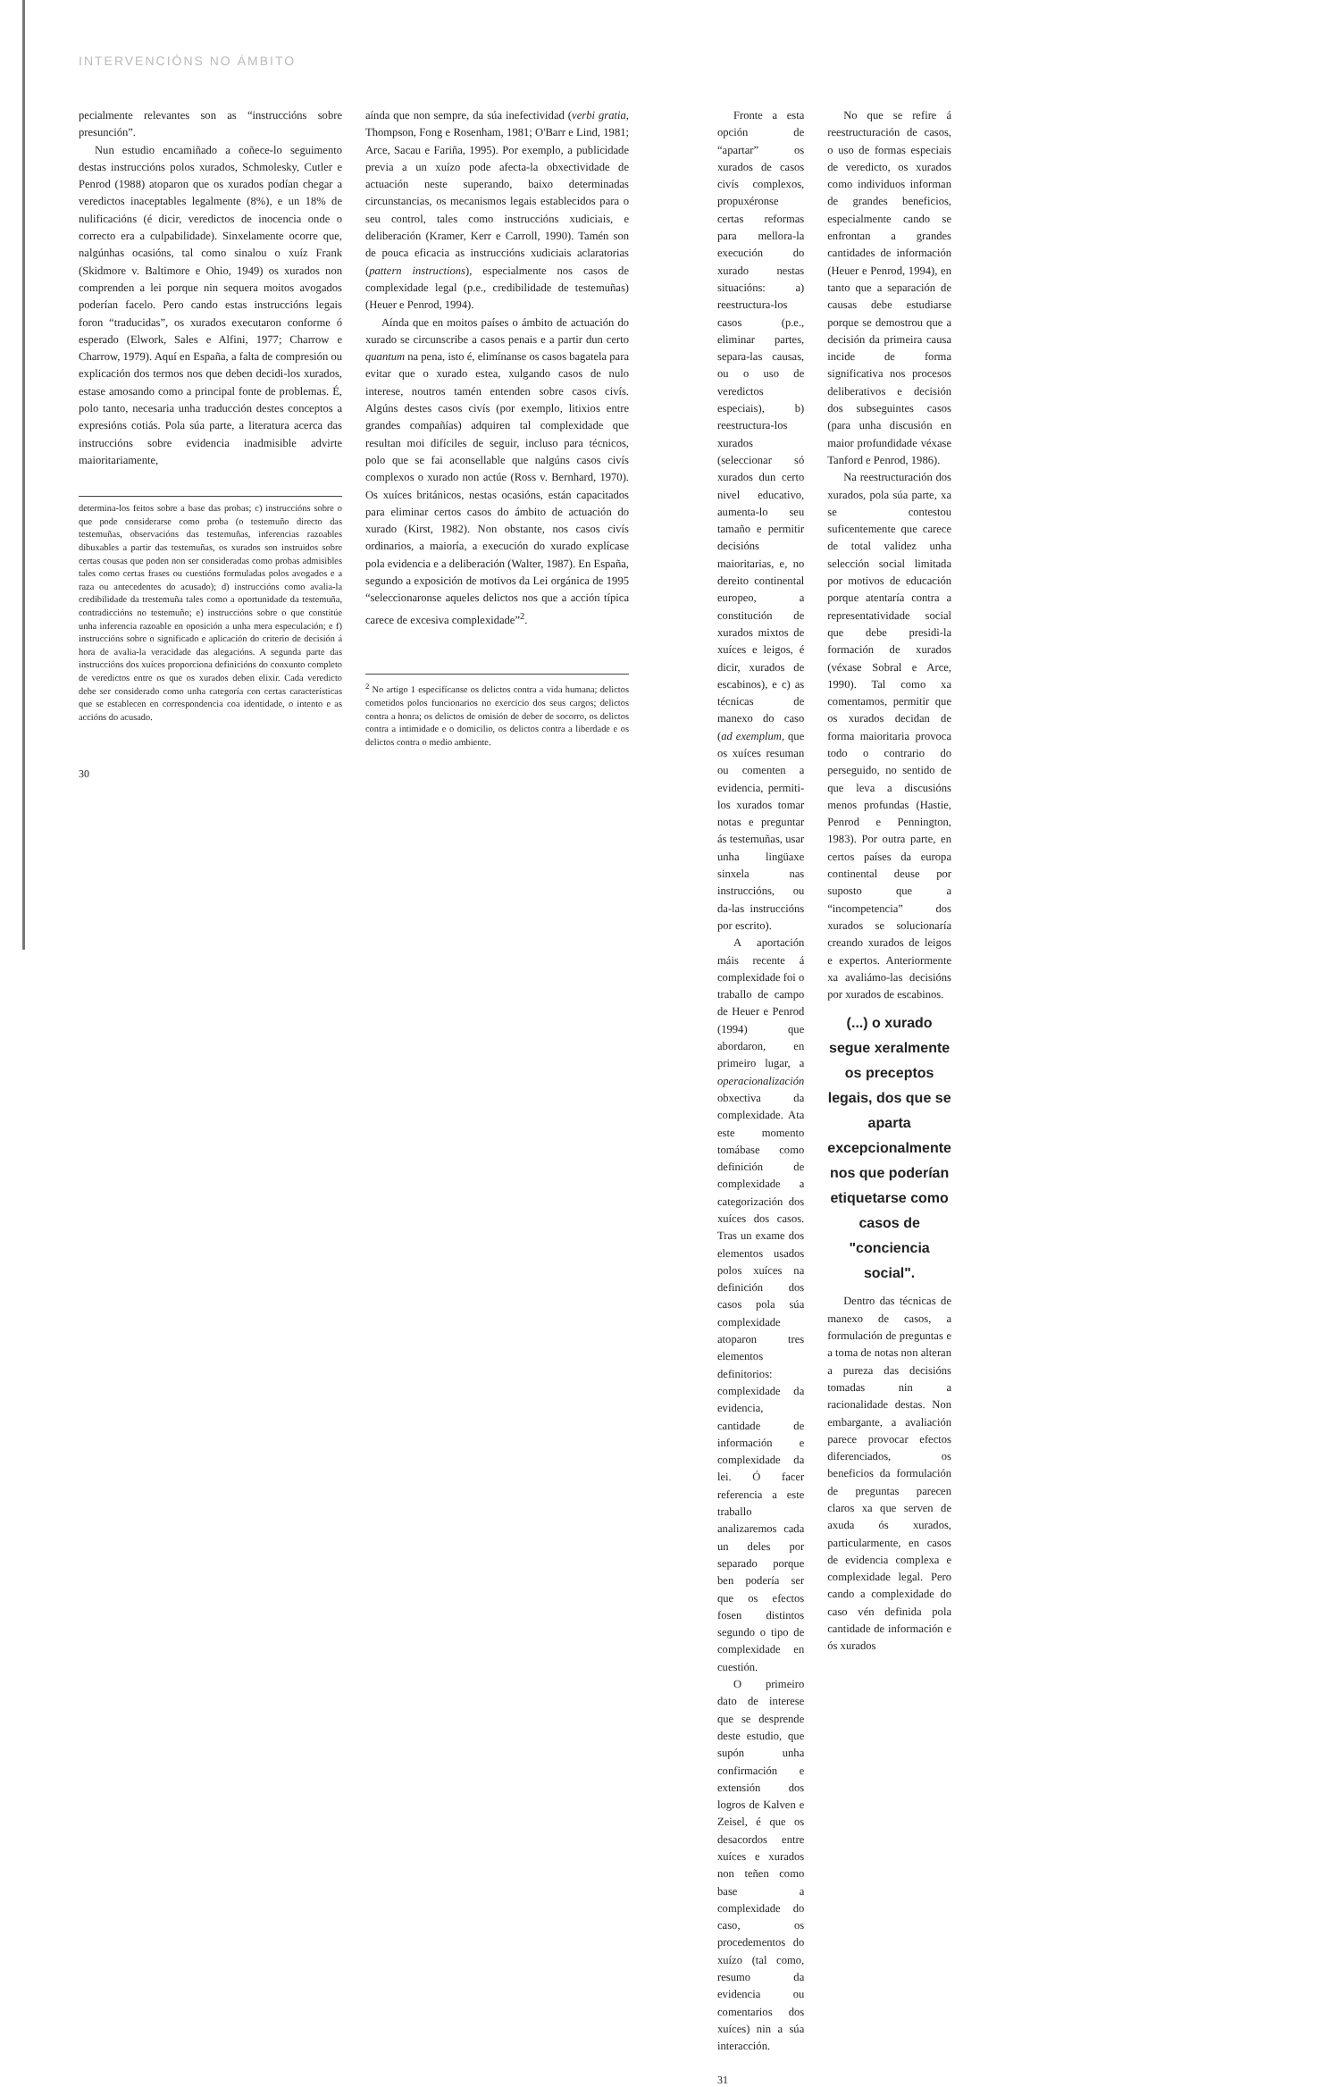INTERVENCIÓNS NO ÁMBITO
pecialmente relevantes son as “instruccións sobre presunción”.
Nun estudio encamiñado a coñece-lo seguimento destas instruccións polos xurados, Schmolesky, Cutler e Penrod (1988) atoparon que os xurados podían chegar a veredictos inaceptables legalmente (8%), e un 18% de nulificacións (é dicir, veredictos de inocencia onde o correcto era a culpabilidade). Sinxelamente ocorre que, nalgúnhas ocasións, tal como sinalou o xuíz Frank (Skidmore v. Baltimore e Ohio, 1949) os xurados non comprenden a lei porque nin sequera moitos avogados poderían facelo. Pero cando estas instruccións legais foron “traducidas”, os xurados executaron conforme ó esperado (Elwork, Sales e Alfini, 1977; Charrow e Charrow, 1979). Aquí en España, a falta de compresión ou explicación dos termos nos que deben decidi-los xurados, estase amosando como a principal fonte de problemas. É, polo tanto, necesaria unha traducción destes conceptos a expresións cotiás. Pola súa parte, a literatura acerca das instruccións sobre evidencia inadmisible advirte maioritariamente,
determina-los feitos sobre a base das probas; c) instruccións sobre o que pode considerarse como proba (o testemuño directo das testemuñas, observacións das testemuñas, inferencias razoables dibuxables a partir das testemuñas, os xurados son instruidos sobre certas cousas que poden non ser consideradas como probas admisibles tales como certas frases ou cuestións formuladas polos avogados e a raza ou antecedentes do acusado); d) instruccións como avalia-la credibilidade da trestemuña tales como a oportunidade da testemuña, contradiccións no testemuño; e) instruccións sobre o que constitúe unha inferencia razoable en oposición a unha mera especulación; e f) instruccións sobre o significado e aplicación do criterio de decisión á hora de avalia-la veracidade das alegacións. A segunda parte das instruccións dos xuíces proporciona definicións do conxunto completo de veredictos entre os que os xurados deben elixir. Cada veredicto debe ser considerado como unha categoría con certas características que se establecen en correspondencia coa identidade, o intento e as accións do acusado.
aínda que non sempre, da súa inefectividad (verbi gratia, Thompson, Fong e Rosenham, 1981; O'Barr e Lind, 1981; Arce, Sacau e Fariña, 1995). Por exemplo, a publicidade previa a un xuízo pode afecta-la obxectividade de actuación neste superando, baixo determinadas circunstancias, os mecanismos legais establecidos para o seu control, tales como instruccións xudiciais, e deliberación (Kramer, Kerr e Carroll, 1990). Tamén son de pouca eficacia as instruccións xudiciais aclaratorias (pattern instructions), especialmente nos casos de complexidade legal (p.e., credibilidade de testemuñas) (Heuer e Penrod, 1994).
Aínda que en moitos países o ámbito de actuación do xurado se circunscribe a casos penais e a partir dun certo quantum na pena, isto é, elimínanse os casos bagatela para evitar que o xurado estea, xulgando casos de nulo interese, noutros tamén entenden sobre casos civís. Algúns destes casos civís (por exemplo, litixios entre grandes compañías) adquiren tal complexidade que resultan moi difíciles de seguir, incluso para técnicos, polo que se fai aconsellable que nalgúns casos civís complexos o xurado non actúe (Ross v. Bernhard, 1970). Os xuíces británicos, nestas ocasións, están capacitados para eliminar certos casos do ámbito de actuación do xurado (Kirst, 1982). Non obstante, nos casos civís ordinarios, a maioría, a execución do xurado explícase pola evidencia e a deliberación (Walter, 1987). En España, segundo a exposición de motivos da Lei orgánica de 1995 “seleccionaronse aqueles delictos nos que a acción típica carece de excesiva complexidade”<sup>2</sup>.
<sup>2</sup> No artigo 1 especifícanse os delictos contra a vida humana; delictos cometidos polos funcionarios no exercicio dos seus cargos; delictos contra a honra; os delictos de omisión de deber de socorro, os delictos contra a intimidade e o domicilio, os delictos contra a liberdade e os delictos contra o medio ambiente.
30
Fronte a esta opción de “apartar” os xurados de casos civís complexos, propuxéronse certas reformas para mellora-la execución do xurado nestas situacións: a) reestructura-los casos (p.e., eliminar partes, separa-las causas, ou o uso de veredictos especiais), b) reestructura-los xurados (seleccionar só xurados dun certo nivel educativo, aumenta-lo seu tamaño e permitir decisións maioritarias, e, no dereito continental europeo, a constitución de xurados mixtos de xuíces e leigos, é dicir, xurados de escabinos), e c) as técnicas de manexo do caso (ad exemplum, que os xuíces resuman ou comenten a evidencia, permiti-los xurados tomar notas e preguntar ás testemuñas, usar unha lingüaxe sinxela nas instruccións, ou da-las instruccións por escrito).
A aportación máis recente á complexidade foi o traballo de campo de Heuer e Penrod (1994) que abordaron, en primeiro lugar, a operacionalización obxectiva da complexidade. Ata este momento tomábase como definición de complexidade a categorización dos xuíces dos casos. Tras un exame dos elementos usados polos xuíces na definición dos casos pola súa complexidade atoparon tres elementos definitorios: complexidade da evidencia, cantidade de información e complexidade da lei. Ó facer referencia a este traballo analizaremos cada un deles por separado porque ben podería ser que os efectos fosen distintos segundo o tipo de complexidade en cuestión.
O primeiro dato de interese que se desprende deste estudio, que supón unha confirmación e extensión dos logros de Kalven e Zeisel, é que os desacordos entre xuíces e xurados non teñen como base a complexidade do caso, os procedementos do xuízo (tal como, resumo da evidencia ou comentarios dos xuíces) nin a súa interacción.
No que se refire á reestructuración de casos, o uso de formas especiais de veredicto, os xurados como individuos informan de grandes beneficios, especialmente cando se enfrontan a grandes cantidades de información (Heuer e Penrod, 1994), en tanto que a separación de causas debe estudiarse porque se demostrou que a decisión da primeira causa incide de forma significativa nos procesos deliberativos e decisión dos subseguintes casos (para unha discusión en maior profundidade véxase Tanford e Penrod, 1986).
Na reestructuración dos xurados, pola súa parte, xa se contestou suficentemente que carece de total validez unha selección social limitada por motivos de educación porque atentaría contra a representatividade social que debe presidi-la formación de xurados (véxase Sobral e Arce, 1990). Tal como xa comentamos, permitir que os xurados decidan de forma maioritaria provoca todo o contrario do perseguido, no sentido de que leva a discusións menos profundas (Hastie, Penrod e Pennington, 1983). Por outra parte, en certos países da europa continental deuse por suposto que a “incompetencia” dos xurados se solucionaría creando xurados de leigos e expertos. Anteriormente xa avaliámo-las decisións por xurados de escabinos.
(...) o xurado segue xeralmente os preceptos legais, dos que se aparta excepcionalmente nos que poderían etiquetarse como casos de "conciencia social".
Dentro das técnicas de manexo de casos, a formulación de preguntas e a toma de notas non alteran a pureza das decisións tomadas nin a racionalidade destas. Non embargante, a avaliación parece provocar efectos diferenciados, os beneficios da formulación de preguntas parecen claros xa que serven de axuda ós xurados, particularmente, en casos de evidencia complexa e complexidade legal. Pero cando a complexidade do caso vén definida pola cantidade de información e ós xurados
31